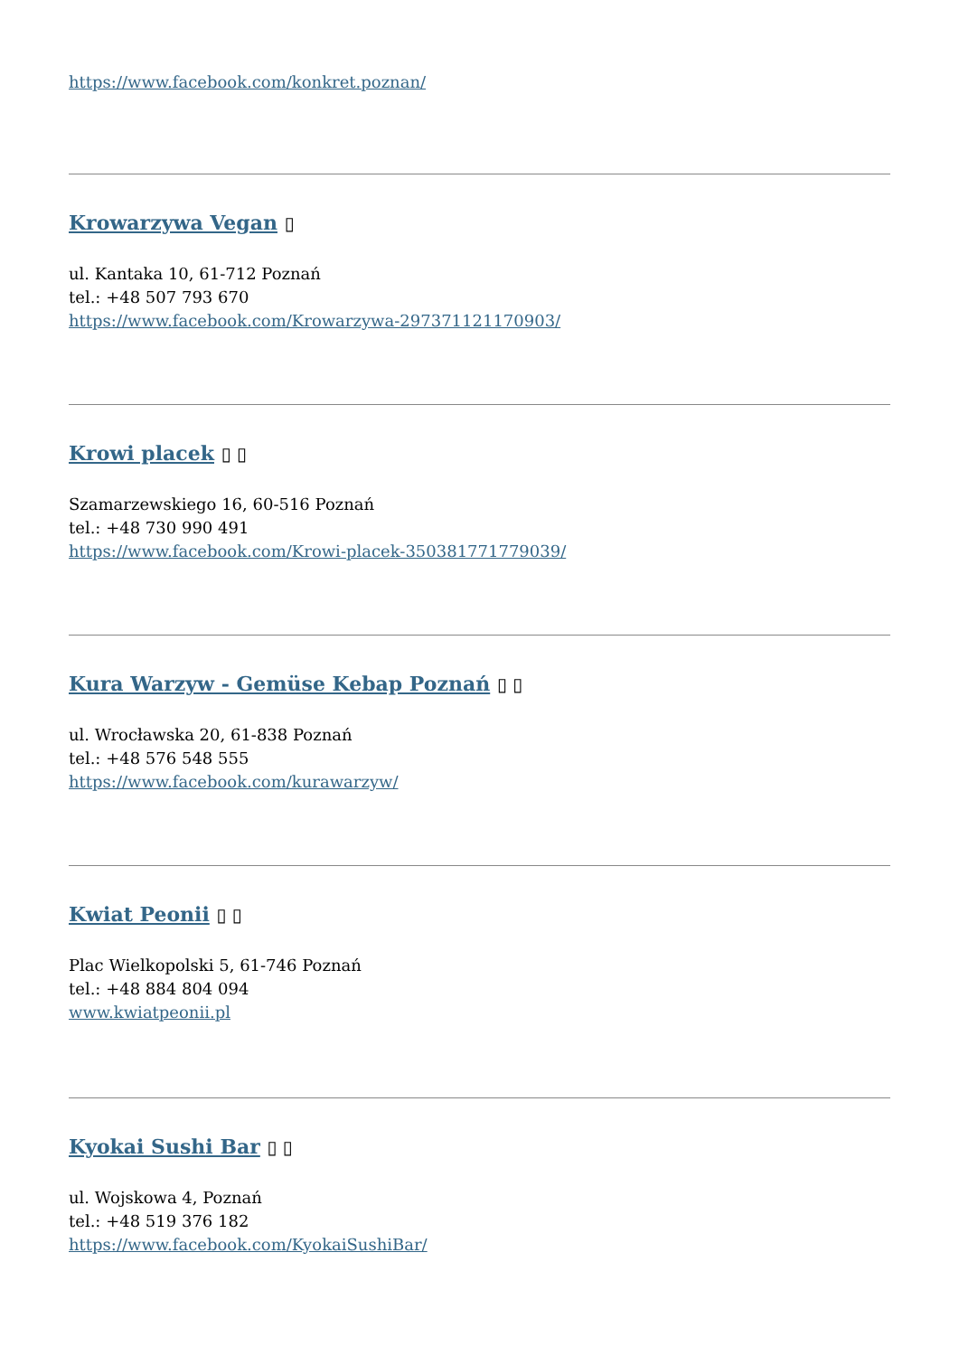https://www.facebook.com/konkret.poznan/
Krowarzywa Vegan ▯
ul. Kantaka 10, 61-712 Poznań
tel.: +48 507 793 670
https://www.facebook.com/Krowarzywa-297371121170903/
Krowi placek ▯ ▯
Szamarzewskiego 16, 60-516 Poznań
tel.: +48 730 990 491
https://www.facebook.com/Krowi-placek-350381771779039/
Kura Warzyw - Gemüse Kebap Poznań ▯ ▯
ul. Wrocławska 20, 61-838 Poznań
tel.: +48 576 548 555
https://www.facebook.com/kurawarzyw/
Kwiat Peonii ▯ ▯
Plac Wielkopolski 5, 61-746 Poznań
tel.: +48 884 804 094
www.kwiatpeonii.pl
Kyokai Sushi Bar ▯ ▯
ul. Wojskowa 4, Poznań
tel.: +48 519 376 182
https://www.facebook.com/KyokaiSushiBar/